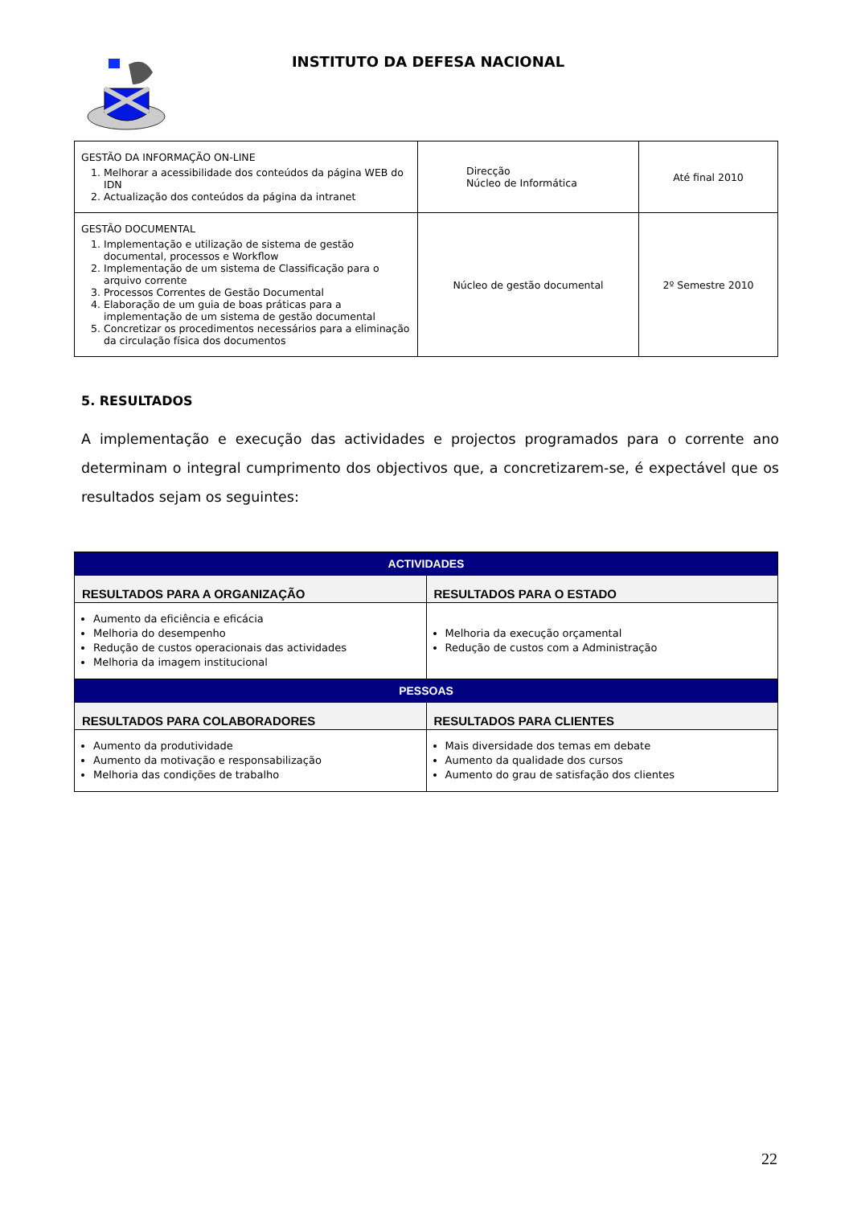INSTITUTO DA DEFESA NACIONAL
| GESTÃO DA INFORMAÇÃO ON-LINE 1. Melhorar a acessibilidade dos conteúdos da página WEB do IDN 2. Actualização dos conteúdos da página da intranet | Direcção Núcleo de Informática | Até final 2010 |
| GESTÃO DOCUMENTAL 1. Implementação e utilização de sistema de gestão documental, processos e Workflow 2. Implementação de um sistema de Classificação para o arquivo corrente 3. Processos Correntes de Gestão Documental 4. Elaboração de um guia de boas práticas para a implementação de um sistema de gestão documental 5. Concretizar os procedimentos necessários para a eliminação da circulação física dos documentos | Núcleo de gestão documental | 2º Semestre 2010 |
5. RESULTADOS
A implementação e execução das actividades e projectos programados para o corrente ano determinam o integral cumprimento dos objectivos que, a concretizarem-se, é expectável que os resultados sejam os seguintes:
| ACTIVIDADES | |
| --- | --- |
| RESULTADOS PARA A ORGANIZAÇÃO | RESULTADOS PARA O ESTADO |
| Aumento da eficiência e eficácia Melhoria do desempenho Redução de custos operacionais das actividades Melhoria da imagem institucional | Melhoria da execução orçamental Redução de custos com a Administração |
| PESSOAS | |
| RESULTADOS PARA COLABORADORES | RESULTADOS PARA CLIENTES |
| Aumento da produtividade Aumento da motivação e responsabilização Melhoria das condições de trabalho | Mais diversidade dos temas em debate Aumento da qualidade dos cursos Aumento do grau de satisfação dos clientes |
22